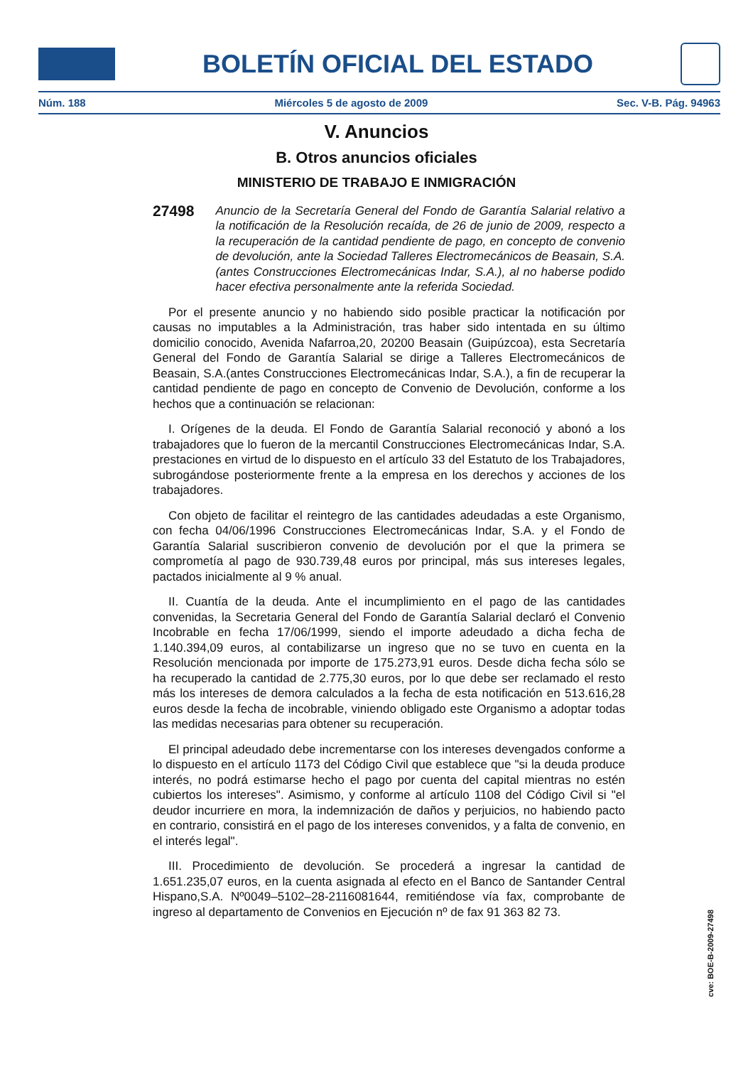BOLETÍN OFICIAL DEL ESTADO
Núm. 188 Miércoles 5 de agosto de 2009 Sec. V-B. Pág. 94963
V. Anuncios
B. Otros anuncios oficiales
MINISTERIO DE TRABAJO E INMIGRACIÓN
27498 Anuncio de la Secretaría General del Fondo de Garantía Salarial relativo a la notificación de la Resolución recaída, de 26 de junio de 2009, respecto a la recuperación de la cantidad pendiente de pago, en concepto de convenio de devolución, ante la Sociedad Talleres Electromecánicos de Beasain, S.A. (antes Construcciones Electromecánicas Indar, S.A.), al no haberse podido hacer efectiva personalmente ante la referida Sociedad.
Por el presente anuncio y no habiendo sido posible practicar la notificación por causas no imputables a la Administración, tras haber sido intentada en su último domicilio conocido, Avenida Nafarroa,20, 20200 Beasain (Guipúzcoa), esta Secretaría General del Fondo de Garantía Salarial se dirige a Talleres Electromecánicos de Beasain, S.A.(antes Construcciones Electromecánicas Indar, S.A.), a fin de recuperar la cantidad pendiente de pago en concepto de Convenio de Devolución, conforme a los hechos que a continuación se relacionan:
I. Orígenes de la deuda. El Fondo de Garantía Salarial reconoció y abonó a los trabajadores que lo fueron de la mercantil Construcciones Electromecánicas Indar, S.A. prestaciones en virtud de lo dispuesto en el artículo 33 del Estatuto de los Trabajadores, subrogándose posteriormente frente a la empresa en los derechos y acciones de los trabajadores.
Con objeto de facilitar el reintegro de las cantidades adeudadas a este Organismo, con fecha 04/06/1996 Construcciones Electromecánicas Indar, S.A. y el Fondo de Garantía Salarial suscribieron convenio de devolución por el que la primera se comprometía al pago de 930.739,48 euros por principal, más sus intereses legales, pactados inicialmente al 9 % anual.
II. Cuantía de la deuda. Ante el incumplimiento en el pago de las cantidades convenidas, la Secretaria General del Fondo de Garantía Salarial declaró el Convenio Incobrable en fecha 17/06/1999, siendo el importe adeudado a dicha fecha de 1.140.394,09 euros, al contabilizarse un ingreso que no se tuvo en cuenta en la Resolución mencionada por importe de 175.273,91 euros. Desde dicha fecha sólo se ha recuperado la cantidad de 2.775,30 euros, por lo que debe ser reclamado el resto más los intereses de demora calculados a la fecha de esta notificación en 513.616,28 euros desde la fecha de incobrable, viniendo obligado este Organismo a adoptar todas las medidas necesarias para obtener su recuperación.
El principal adeudado debe incrementarse con los intereses devengados conforme a lo dispuesto en el artículo 1173 del Código Civil que establece que "si la deuda produce interés, no podrá estimarse hecho el pago por cuenta del capital mientras no estén cubiertos los intereses". Asimismo, y conforme al artículo 1108 del Código Civil si "el deudor incurriere en mora, la indemnización de daños y perjuicios, no habiendo pacto en contrario, consistirá en el pago de los intereses convenidos, y a falta de convenio, en el interés legal".
III. Procedimiento de devolución. Se procederá a ingresar la cantidad de 1.651.235,07 euros, en la cuenta asignada al efecto en el Banco de Santander Central Hispano,S.A. Nº0049–5102–28-2116081644, remitiéndose vía fax, comprobante de ingreso al departamento de Convenios en Ejecución nº de fax 91 363 82 73.
cve: BOE-B-2009-27498